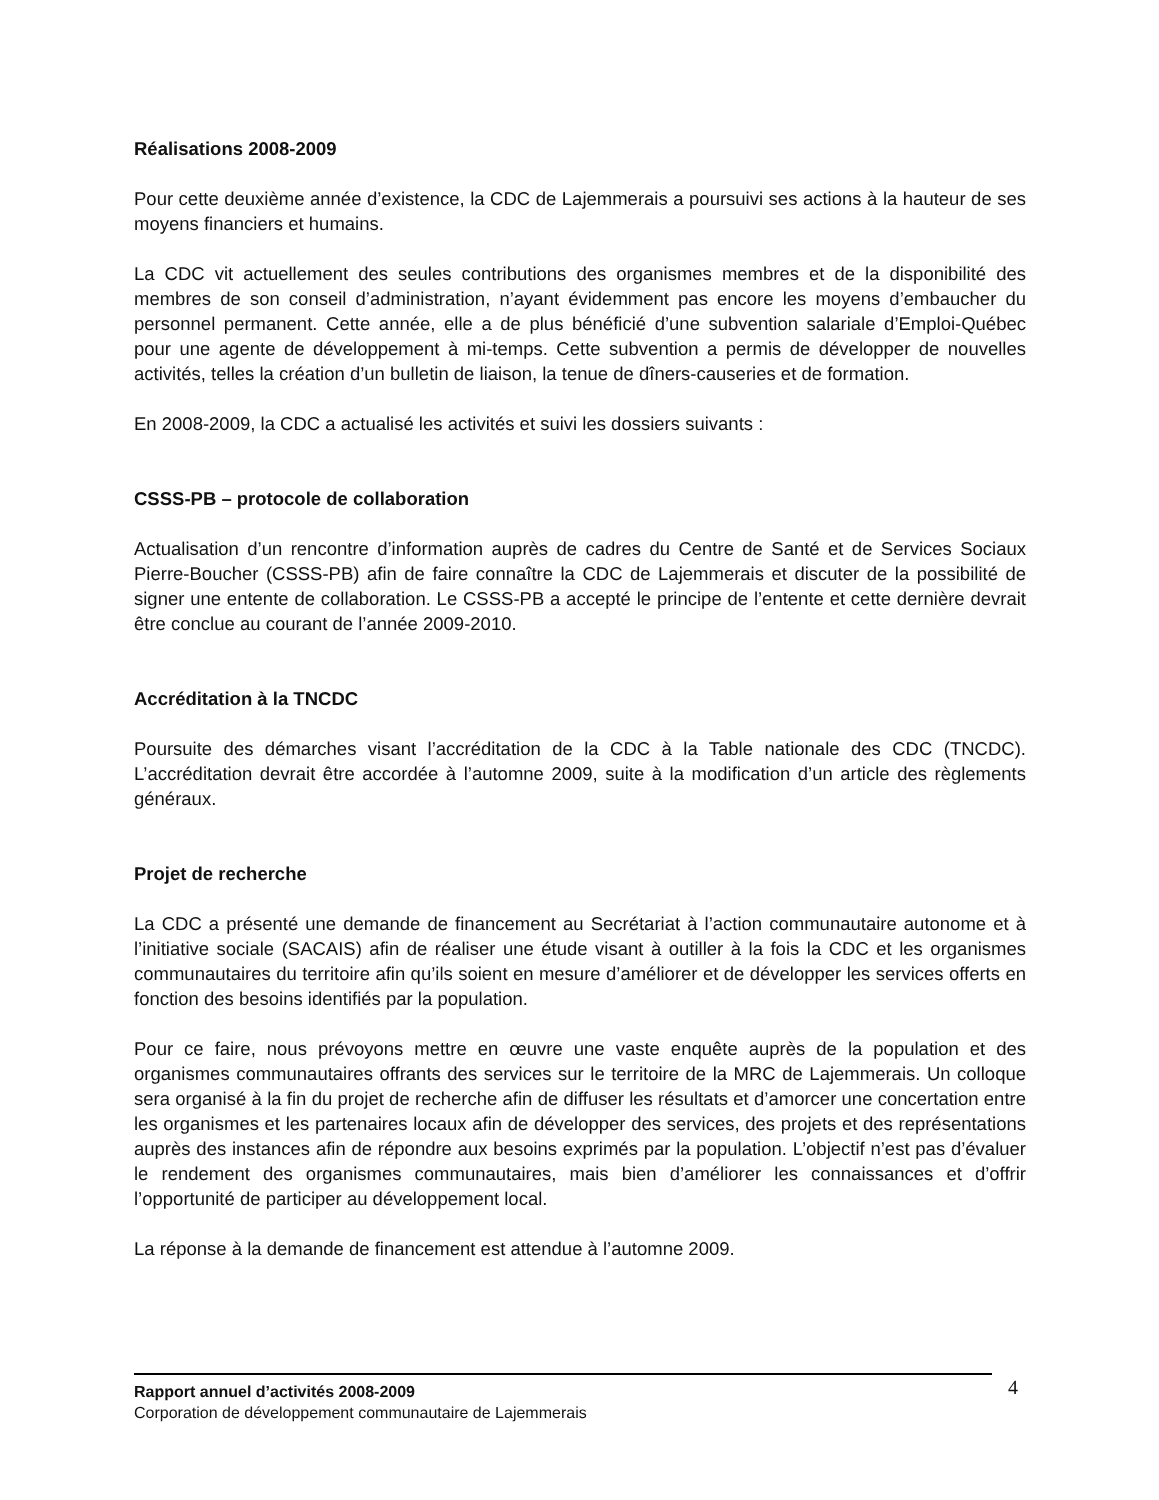Réalisations 2008-2009
Pour cette deuxième année d’existence, la CDC de Lajemmerais a poursuivi ses actions à la hauteur de ses moyens financiers et humains.
La CDC vit actuellement des seules contributions des organismes membres et de la disponibilité des membres de son conseil d’administration, n’ayant évidemment pas encore les moyens d’embaucher du personnel permanent. Cette année, elle a de plus bénéficié d’une subvention salariale d’Emploi-Québec pour une agente de développement à mi-temps. Cette subvention a permis de développer de nouvelles activités, telles la création d’un bulletin de liaison, la tenue de dîners-causeries et de formation.
En 2008-2009, la CDC a actualisé les activités et suivi les dossiers suivants :
CSSS-PB – protocole de collaboration
Actualisation d’un rencontre d’information auprès de cadres du Centre de Santé et de Services Sociaux Pierre-Boucher (CSSS-PB) afin de faire connaître la CDC de Lajemmerais et discuter de la possibilité de signer une entente de collaboration. Le CSSS-PB a accepté le principe de l’entente et cette dernière devrait être conclue au courant de l’année 2009-2010.
Accréditation à la TNCDC
Poursuite des démarches visant l’accréditation de la CDC à la Table nationale des CDC (TNCDC). L’accréditation devrait être accordée à l’automne 2009, suite à la modification d’un article des règlements généraux.
Projet de recherche
La CDC a présenté une demande de financement au Secrétariat à l’action communautaire autonome et à l’initiative sociale (SACAIS) afin de réaliser une étude visant à outiller à la fois la CDC et les organismes communautaires du territoire afin qu’ils soient en mesure d’améliorer et de développer les services offerts en fonction des besoins identifiés par la population.
Pour ce faire, nous prévoyons mettre en œuvre une vaste enquête auprès de la population et des organismes communautaires offrants des services sur le territoire de la MRC de Lajemmerais. Un colloque sera organisé à la fin du projet de recherche afin de diffuser les résultats et d’amorcer une concertation entre les organismes et les partenaires locaux afin de développer des services, des projets et des représentations auprès des instances afin de répondre aux besoins exprimés par la population. L’objectif n’est pas d’évaluer le rendement des organismes communautaires, mais bien d’améliorer les connaissances et d’offrir l’opportunité de participer au développement local.
La réponse à la demande de financement est attendue à l’automne 2009.
Rapport annuel d’activités 2008-2009
Corporation de développement communautaire de Lajemmerais
4